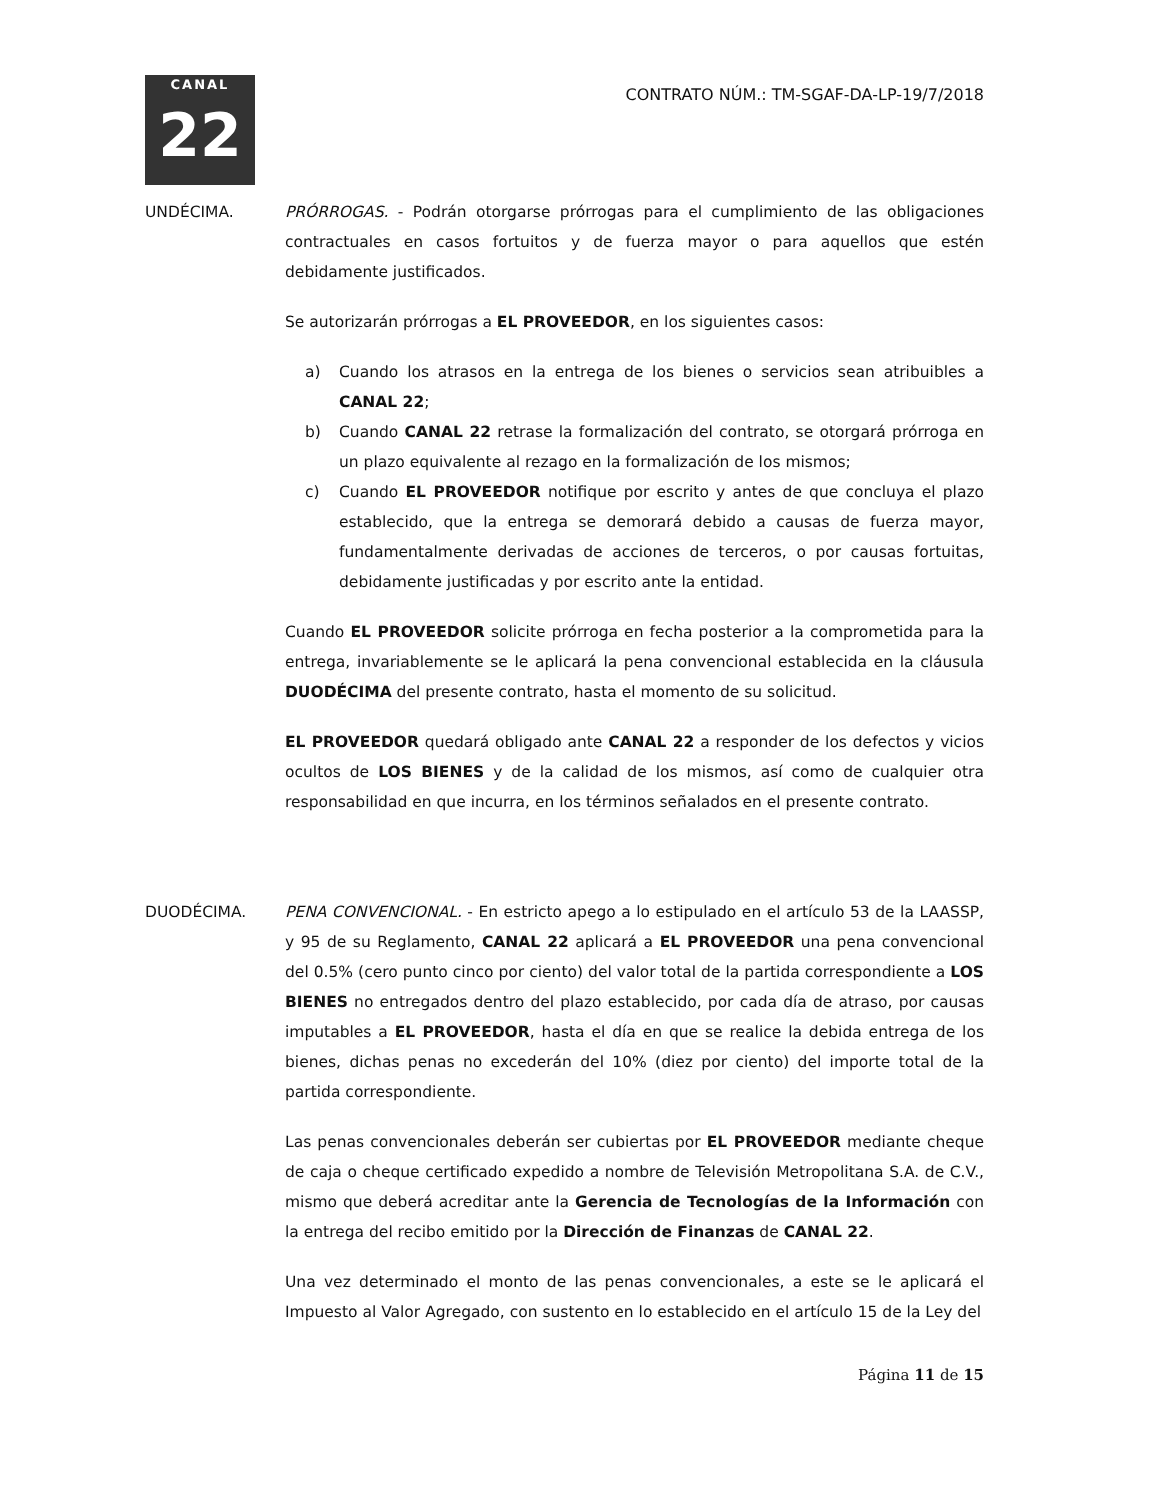CANAL
22
CONTRATO NÚM.: TM-SGAF-DA-LP-19/7/2018
UNDÉCIMA. PRÓRROGAS. - Podrán otorgarse prórrogas para el cumplimiento de las obligaciones contractuales en casos fortuitos y de fuerza mayor o para aquellos que estén debidamente justificados.
Se autorizarán prórrogas a EL PROVEEDOR, en los siguientes casos:
a) Cuando los atrasos en la entrega de los bienes o servicios sean atribuibles a CANAL 22;
b) Cuando CANAL 22 retrase la formalización del contrato, se otorgará prórroga en un plazo equivalente al rezago en la formalización de los mismos;
c) Cuando EL PROVEEDOR notifique por escrito y antes de que concluya el plazo establecido, que la entrega se demorará debido a causas de fuerza mayor, fundamentalmente derivadas de acciones de terceros, o por causas fortuitas, debidamente justificadas y por escrito ante la entidad.
Cuando EL PROVEEDOR solicite prórroga en fecha posterior a la comprometida para la entrega, invariablemente se le aplicará la pena convencional establecida en la cláusula DUODÉCIMA del presente contrato, hasta el momento de su solicitud.
EL PROVEEDOR quedará obligado ante CANAL 22 a responder de los defectos y vicios ocultos de LOS BIENES y de la calidad de los mismos, así como de cualquier otra responsabilidad en que incurra, en los términos señalados en el presente contrato.
DUODÉCIMA. PENA CONVENCIONAL. - En estricto apego a lo estipulado en el artículo 53 de la LAASSP, y 95 de su Reglamento, CANAL 22 aplicará a EL PROVEEDOR una pena convencional del 0.5% (cero punto cinco por ciento) del valor total de la partida correspondiente a LOS BIENES no entregados dentro del plazo establecido, por cada día de atraso, por causas imputables a EL PROVEEDOR, hasta el día en que se realice la debida entrega de los bienes, dichas penas no excederán del 10% (diez por ciento) del importe total de la partida correspondiente.
Las penas convencionales deberán ser cubiertas por EL PROVEEDOR mediante cheque de caja o cheque certificado expedido a nombre de Televisión Metropolitana S.A. de C.V., mismo que deberá acreditar ante la Gerencia de Tecnologías de la Información con la entrega del recibo emitido por la Dirección de Finanzas de CANAL 22.
Una vez determinado el monto de las penas convencionales, a este se le aplicará el Impuesto al Valor Agregado, con sustento en lo establecido en el artículo 15 de la Ley del
Página 11 de 15